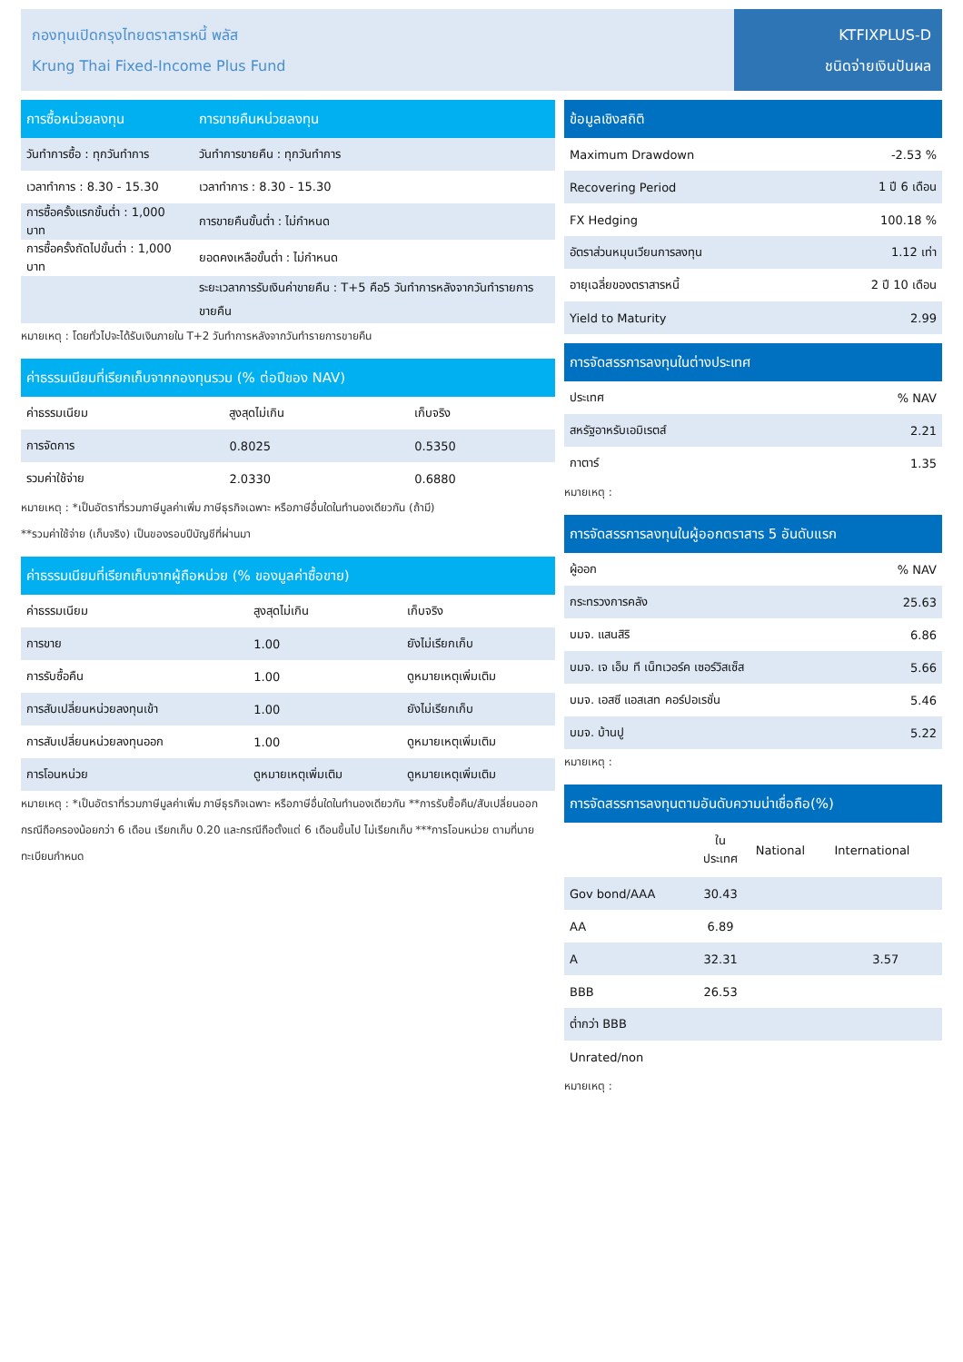กองทุนเปิดกรุงไทยตราสารหนี้ พลัส
Krung Thai Fixed-Income Plus Fund
KTFIXPLUS-D
ชนิดจ่ายเงินปันผล
| การซื้อหน่วยลงทุน | การขายคืนหน่วยลงทุน |
| --- | --- |
| วันทำการซื้อ : ทุกวันทำการ | วันทำการขายคืน : ทุกวันทำการ |
| เวลาทำการ : 8.30 - 15.30 | เวลาทำการ : 8.30 - 15.30 |
| การซื้อครั้งแรกขั้นต่ำ : 1,000 บาท | การขายคืนขั้นต่ำ : ไม่กำหนด |
| การซื้อครั้งถัดไปขั้นต่ำ : 1,000 บาท | ยอดคงเหลือขั้นต่ำ : ไม่กำหนด |
| | ระยะเวลาการรับเงินค่าขายคืน : T+5 คือ5 วันทำการหลังจากวันทำรายการขายคืน |
หมายเหตุ : โดยทั่วไปจะได้รับเงินภายใน T+2 วันทำการหลังจากวันทำรายการขายคืน
| ค่าธรรมเนียมที่เรียกเก็บจากกองทุนรวม (% ต่อปีของ NAV) | | |
| --- | --- | --- |
| ค่าธรรมเนียม | สูงสุดไม่เกิน | เก็บจริง |
| การจัดการ | 0.8025 | 0.5350 |
| รวมค่าใช้จ่าย | 2.0330 | 0.6880 |
หมายเหตุ : *เป็นอัตราที่รวมภาษีมูลค่าเพิ่ม ภาษีธุรกิจเฉพาะ หรือภาษีอื่นใดในทำนองเดียวกัน (ถ้ามี)
**รวมค่าใช้จ่าย (เก็บจริง) เป็นของรอบปีบัญชีที่ผ่านมา
| ค่าธรรมเนียมที่เรียกเก็บจากผู้ถือหน่วย (% ของมูลค่าซื้อขาย) | | |
| --- | --- | --- |
| ค่าธรรมเนียม | สูงสุดไม่เกิน | เก็บจริง |
| การขาย | 1.00 | ยังไม่เรียกเก็บ |
| การรับซื้อคืน | 1.00 | ดูหมายเหตุเพิ่มเติม |
| การสับเปลี่ยนหน่วยลงทุนเข้า | 1.00 | ยังไม่เรียกเก็บ |
| การสับเปลี่ยนหน่วยลงทุนออก | 1.00 | ดูหมายเหตุเพิ่มเติม |
| การโอนหน่วย | ดูหมายเหตุเพิ่มเติม | ดูหมายเหตุเพิ่มเติม |
หมายเหตุ : *เป็นอัตราที่รวมภาษีมูลค่าเพิ่ม ภาษีธุรกิจเฉพาะ หรือภาษีอื่นใดในทำนองเดียวกัน **การรับซื้อคืน/สับเปลี่ยนออก กรณีถือครองน้อยกว่า 6 เดือน เรียกเก็บ 0.20 และกรณีถือตั้งแต่ 6 เดือนขึ้นไป ไม่เรียกเก็บ ***การโอนหน่วย ตามที่นายทะเบียนกำหนด
| ข้อมูลเชิงสถิติ | |
| --- | --- |
| Maximum Drawdown | -2.53 % |
| Recovering Period | 1 ปี 6 เดือน |
| FX Hedging | 100.18 % |
| อัตราส่วนหมุนเวียนการลงทุน | 1.12 เท่า |
| อายุเฉลี่ยของตราสารหนี้ | 2 ปี 10 เดือน |
| Yield to Maturity | 2.99 |
| การจัดสรรการลงทุนในต่างประเทศ | |
| --- | --- |
| ประเทศ | % NAV |
| สหรัฐอาหรับเอมิเรตส์ | 2.21 |
| กาตาร์ | 1.35 |
หมายเหตุ :
| การจัดสรรการลงทุนในผู้ออกตราสาร 5 อันดับแรก | |
| --- | --- |
| ผู้ออก | % NAV |
| กระทรวงการคลัง | 25.63 |
| บมจ. แสนสิริ | 6.86 |
| บมจ. เจ เอ็ม ที เน็ทเวอร์ค เซอร์วิสเซ็ส | 5.66 |
| บมจ. เอสซี แอสเสท คอร์ปอเรชั่น | 5.46 |
| บมจ. บ้านปู | 5.22 |
หมายเหตุ :
| การจัดสรรการลงทุนตามอันดับความน่าเชื่อถือ(%) | | | |
| --- | --- | --- | --- |
| | ใน ประเทศ | National | International |
| Gov bond/AAA | 30.43 | | |
| AA | 6.89 | | |
| A | 32.31 | | 3.57 |
| BBB | 26.53 | | |
| ต่ำกว่า BBB | | | |
| Unrated/non | | | |
หมายเหตุ :